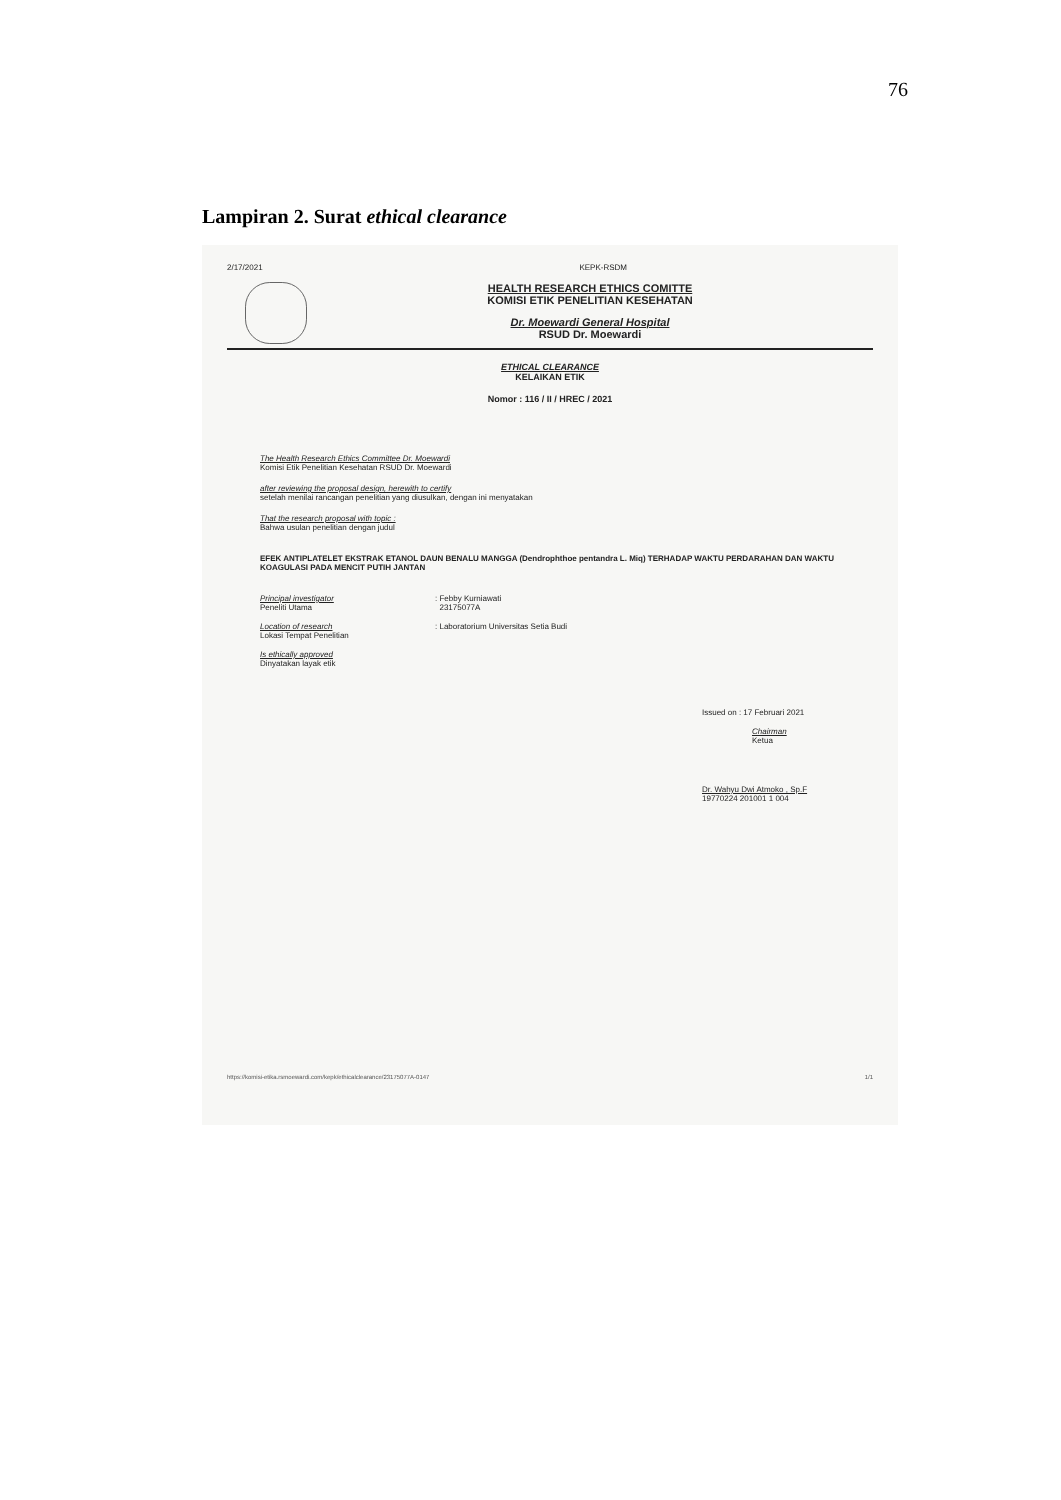76
Lampiran 2. Surat ethical clearance
2/17/2021 KEPK-RSDM
HEALTH RESEARCH ETHICS COMITTE
KOMISI ETIK PENELITIAN KESEHATAN
Dr. Moewardi General Hospital
RSUD Dr. Moewardi
ETHICAL CLEARANCE
KELAIKAN ETIK
Nomor : 116 / II / HREC / 2021
The Health Research Ethics Committee Dr. Moewardi
Komisi Etik Penelitian Kesehatan RSUD Dr. Moewardi
after reviewing the proposal design, herewith to certify
setelah menilai rancangan penelitian yang diusulkan, dengan ini menyatakan
That the research proposal with topic :
Bahwa usulan penelitian dengan judul
EFEK ANTIPLATELET EKSTRAK ETANOL DAUN BENALU MANGGA (Dendrophthoe pentandra L. Miq) TERHADAP WAKTU PERDARAHAN DAN WAKTU KOAGULASI PADA MENCIT PUTIH JANTAN
Principal investigator
Peneliti Utama
: Febby Kurniawati
23175077A
Location of research
Lokasi Tempat Penelitian
: Laboratorium Universitas Setia Budi
Is ethically approved
Dinyatakan layak etik
Issued on : 17 Februari 2021
Chairman
Ketua
Dr. Wahyu Dwi Atmoko , Sp.F
19770224 201001 1 004
https://komisi-etika.rsmoewardi.com/kepk/ethicalclearance/23175077A-0147 1/1